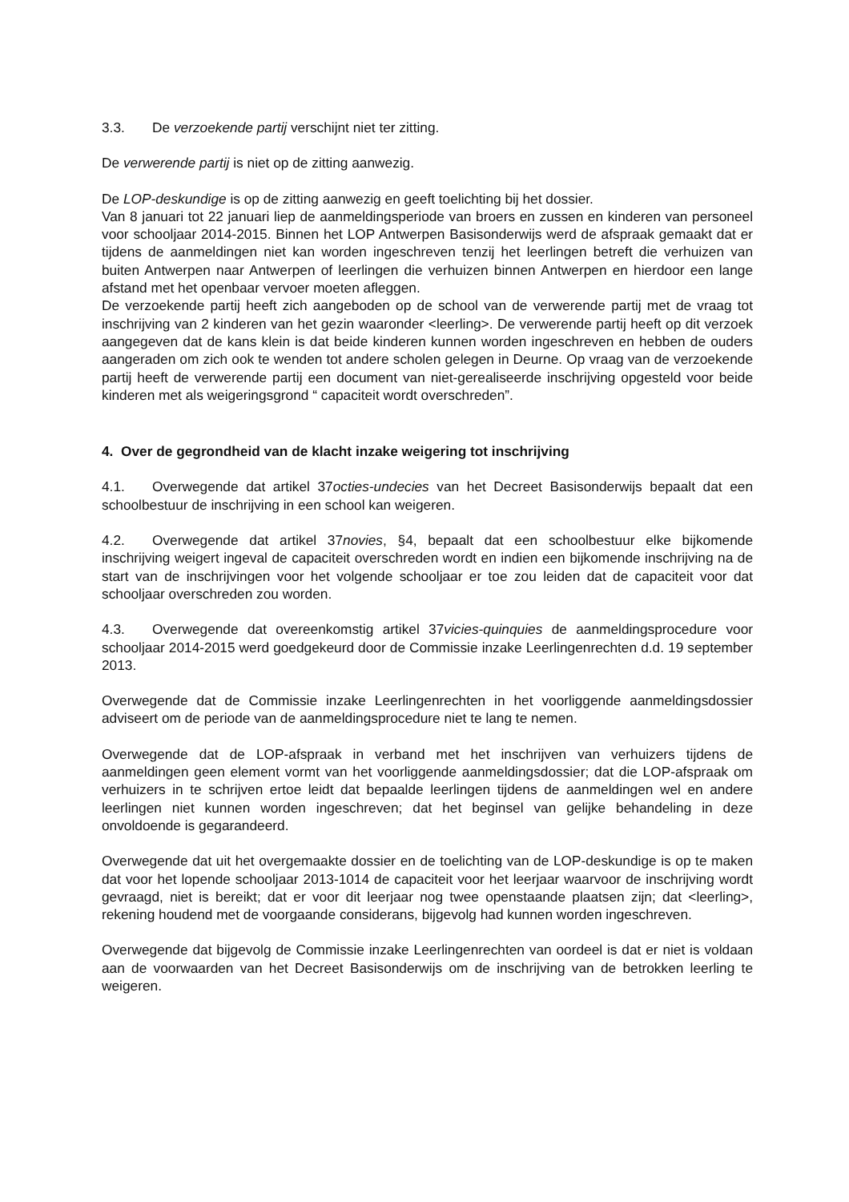3.3. De verzoekende partij verschijnt niet ter zitting.
De verwerende partij is niet op de zitting aanwezig.
De LOP-deskundige is op de zitting aanwezig en geeft toelichting bij het dossier.
Van 8 januari tot 22 januari liep de aanmeldingsperiode van broers en zussen en kinderen van personeel voor schooljaar 2014-2015. Binnen het LOP Antwerpen Basisonderwijs werd de afspraak gemaakt dat er tijdens de aanmeldingen niet kan worden ingeschreven tenzij het leerlingen betreft die verhuizen van buiten Antwerpen naar Antwerpen of leerlingen die verhuizen binnen Antwerpen en hierdoor een lange afstand met het openbaar vervoer moeten afleggen.
De verzoekende partij heeft zich aangeboden op de school van de verwerende partij met de vraag tot inschrijving van 2 kinderen van het gezin waaronder <leerling>. De verwerende partij heeft op dit verzoek aangegeven dat de kans klein is dat beide kinderen kunnen worden ingeschreven en hebben de ouders aangeraden om zich ook te wenden tot andere scholen gelegen in Deurne. Op vraag van de verzoekende partij heeft de verwerende partij een document van niet-gerealiseerde inschrijving opgesteld voor beide kinderen met als weigeringsgrond “ capaciteit wordt overschreden”.
4. Over de gegrondheid van de klacht inzake weigering tot inschrijving
4.1. Overwegende dat artikel 37octies-undecies van het Decreet Basisonderwijs bepaalt dat een schoolbestuur de inschrijving in een school kan weigeren.
4.2. Overwegende dat artikel 37novies, §4, bepaalt dat een schoolbestuur elke bijkomende inschrijving weigert ingeval de capaciteit overschreden wordt en indien een bijkomende inschrijving na de start van de inschrijvingen voor het volgende schooljaar er toe zou leiden dat de capaciteit voor dat schooljaar overschreden zou worden.
4.3. Overwegende dat overeenkomstig artikel 37vicies-quinquies de aanmeldingsprocedure voor schooljaar 2014-2015 werd goedgekeurd door de Commissie inzake Leerlingenrechten d.d. 19 september 2013.
Overwegende dat de Commissie inzake Leerlingenrechten in het voorliggende aanmeldingsdossier adviseert om de periode van de aanmeldingsprocedure niet te lang te nemen.
Overwegende dat de LOP-afspraak in verband met het inschrijven van verhuizers tijdens de aanmeldingen geen element vormt van het voorliggende aanmeldingsdossier; dat die LOP-afspraak om verhuizers in te schrijven ertoe leidt dat bepaalde leerlingen tijdens de aanmeldingen wel en andere leerlingen niet kunnen worden ingeschreven; dat het beginsel van gelijke behandeling in deze onvoldoende is gegarandeerd.
Overwegende dat uit het overgemaakte dossier en de toelichting van de LOP-deskundige is op te maken dat voor het lopende schooljaar 2013-1014 de capaciteit voor het leerjaar waarvoor de inschrijving wordt gevraagd, niet is bereikt; dat er voor dit leerjaar nog twee openstaande plaatsen zijn; dat <leerling>, rekening houdend met de voorgaande considerans, bijgevolg had kunnen worden ingeschreven.
Overwegende dat bijgevolg de Commissie inzake Leerlingenrechten van oordeel is dat er niet is voldaan aan de voorwaarden van het Decreet Basisonderwijs om de inschrijving van de betrokken leerling te weigeren.